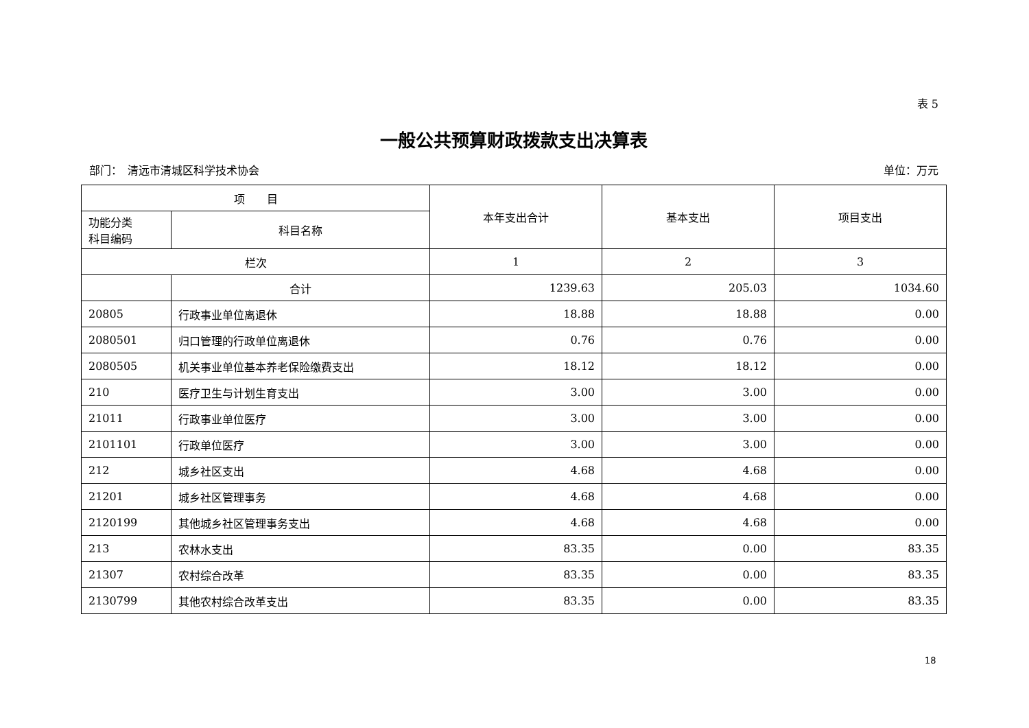表 5
一般公共预算财政拨款支出决算表
部门：　清远市清城区科学技术协会 单位：万元
| 项 目 | | 本年支出合计 | 基本支出 | 项目支出 |
| --- | --- | --- | --- | --- |
| 功能分类 科目编码 | 科目名称 | | | |
| 栏次 | | 1 | 2 | 3 |
| | 合计 | 1239.63 | 205.03 | 1034.60 |
| 20805 | 行政事业单位离退休 | 18.88 | 18.88 | 0.00 |
| 2080501 | 归口管理的行政单位离退休 | 0.76 | 0.76 | 0.00 |
| 2080505 | 机关事业单位基本养老保险缴费支出 | 18.12 | 18.12 | 0.00 |
| 210 | 医疗卫生与计划生育支出 | 3.00 | 3.00 | 0.00 |
| 21011 | 行政事业单位医疗 | 3.00 | 3.00 | 0.00 |
| 2101101 | 行政单位医疗 | 3.00 | 3.00 | 0.00 |
| 212 | 城乡社区支出 | 4.68 | 4.68 | 0.00 |
| 21201 | 城乡社区管理事务 | 4.68 | 4.68 | 0.00 |
| 2120199 | 其他城乡社区管理事务支出 | 4.68 | 4.68 | 0.00 |
| 213 | 农林水支出 | 83.35 | 0.00 | 83.35 |
| 21307 | 农村综合改革 | 83.35 | 0.00 | 83.35 |
| 2130799 | 其他农村综合改革支出 | 83.35 | 0.00 | 83.35 |
18